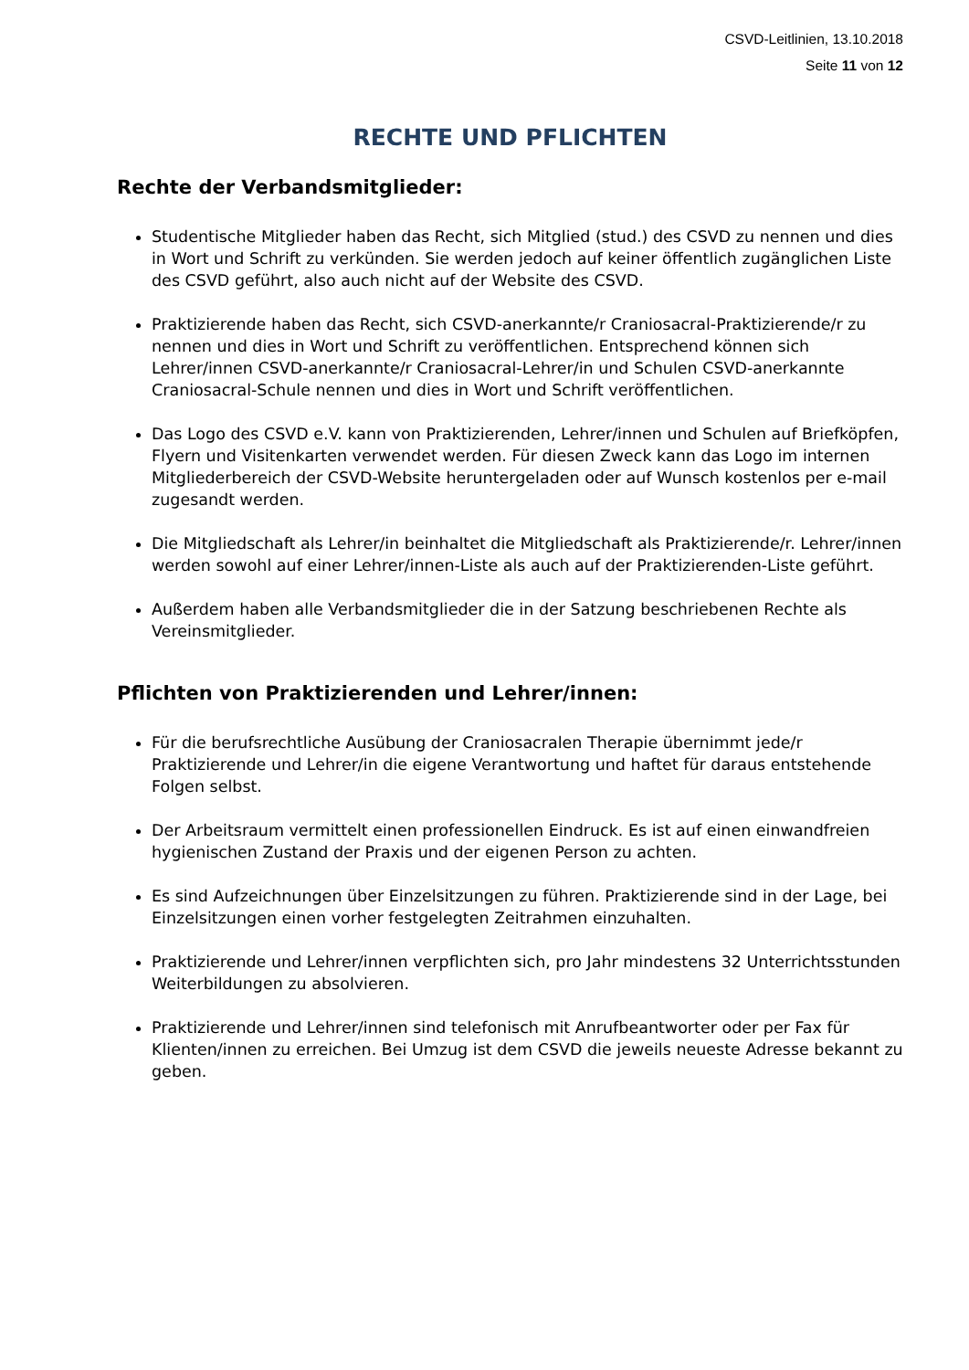CSVD-Leitlinien, 13.10.2018
Seite 11 von 12
RECHTE UND PFLICHTEN
Rechte der Verbandsmitglieder:
Studentische Mitglieder haben das Recht, sich Mitglied (stud.) des CSVD zu nennen und dies in Wort und Schrift zu verkünden. Sie werden jedoch auf keiner öffentlich zugänglichen Liste des CSVD geführt, also auch nicht auf der Website des CSVD.
Praktizierende haben das Recht, sich CSVD-anerkannte/r Craniosacral-Praktizierende/r zu nennen und dies in Wort und Schrift zu veröffentlichen. Entsprechend können sich Lehrer/innen CSVD-anerkannte/r Craniosacral-Lehrer/in und Schulen CSVD-anerkannte Craniosacral-Schule nennen und dies in Wort und Schrift veröffentlichen.
Das Logo des CSVD e.V. kann von Praktizierenden, Lehrer/innen und Schulen auf Briefköpfen, Flyern und Visitenkarten verwendet werden. Für diesen Zweck kann das Logo im internen Mitgliederbereich der CSVD-Website heruntergeladen oder auf Wunsch kostenlos per e-mail zugesandt werden.
Die Mitgliedschaft als Lehrer/in beinhaltet die Mitgliedschaft als Praktizierende/r. Lehrer/innen werden sowohl auf einer Lehrer/innen-Liste als auch auf der Praktizierenden-Liste geführt.
Außerdem haben alle Verbandsmitglieder die in der Satzung beschriebenen Rechte als Vereinsmitglieder.
Pflichten von Praktizierenden und Lehrer/innen:
Für die berufsrechtliche Ausübung der Craniosacralen Therapie übernimmt jede/r Praktizierende und Lehrer/in die eigene Verantwortung und haftet für daraus entstehende Folgen selbst.
Der Arbeitsraum vermittelt einen professionellen Eindruck. Es ist auf einen einwandfreien hygienischen Zustand der Praxis und der eigenen Person zu achten.
Es sind Aufzeichnungen über Einzelsitzungen zu führen. Praktizierende sind in der Lage, bei Einzelsitzungen einen vorher festgelegten Zeitrahmen einzuhalten.
Praktizierende und Lehrer/innen verpflichten sich, pro Jahr mindestens 32 Unterrichtsstunden Weiterbildungen zu absolvieren.
Praktizierende und Lehrer/innen sind telefonisch mit Anrufbeantworter oder per Fax für Klienten/innen zu erreichen. Bei Umzug ist dem CSVD die jeweils neueste Adresse bekannt zu geben.